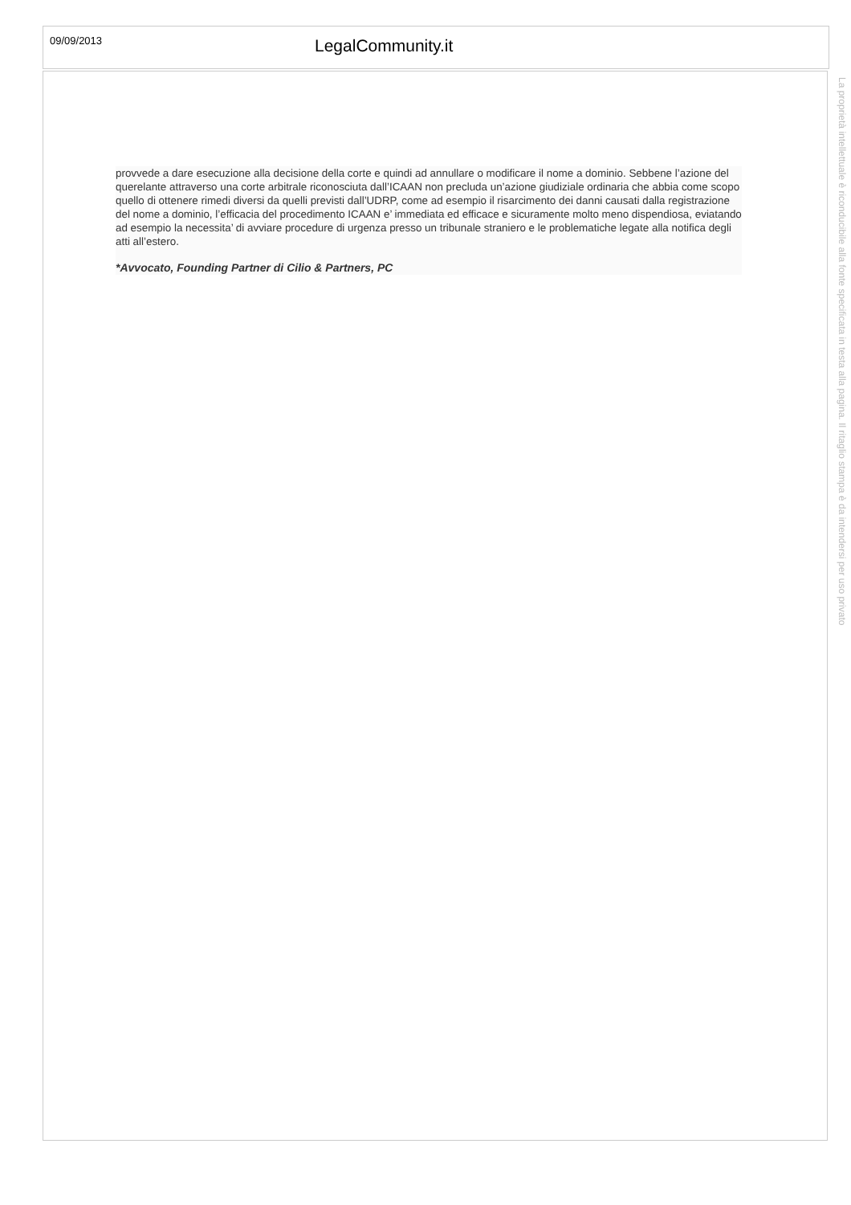09/09/2013
LegalCommunity.it
provvede a dare esecuzione alla decisione della corte e quindi ad annullare o modificare il nome a dominio. Sebbene l’azione del querelante attraverso una corte arbitrale riconosciuta dall’ICAAN non precluda un’azione giudiziale ordinaria che abbia come scopo quello di ottenere rimedi diversi da quelli previsti dall’UDRP, come ad esempio il risarcimento dei danni causati dalla registrazione del nome a dominio, l’efficacia del procedimento ICAAN e’ immediata ed efficace e sicuramente molto meno dispendiosa, eviatando ad esempio la necessita’ di avviare procedure di urgenza presso un tribunale straniero e le problematiche legate alla notifica degli atti all’estero.
*Avvocato, Founding Partner di Cilio & Partners, PC
La proprietà intellettuale è riconducibile alla fonte specificata in testa alla pagina. Il ritaglio stampa è da intendersi per uso privato